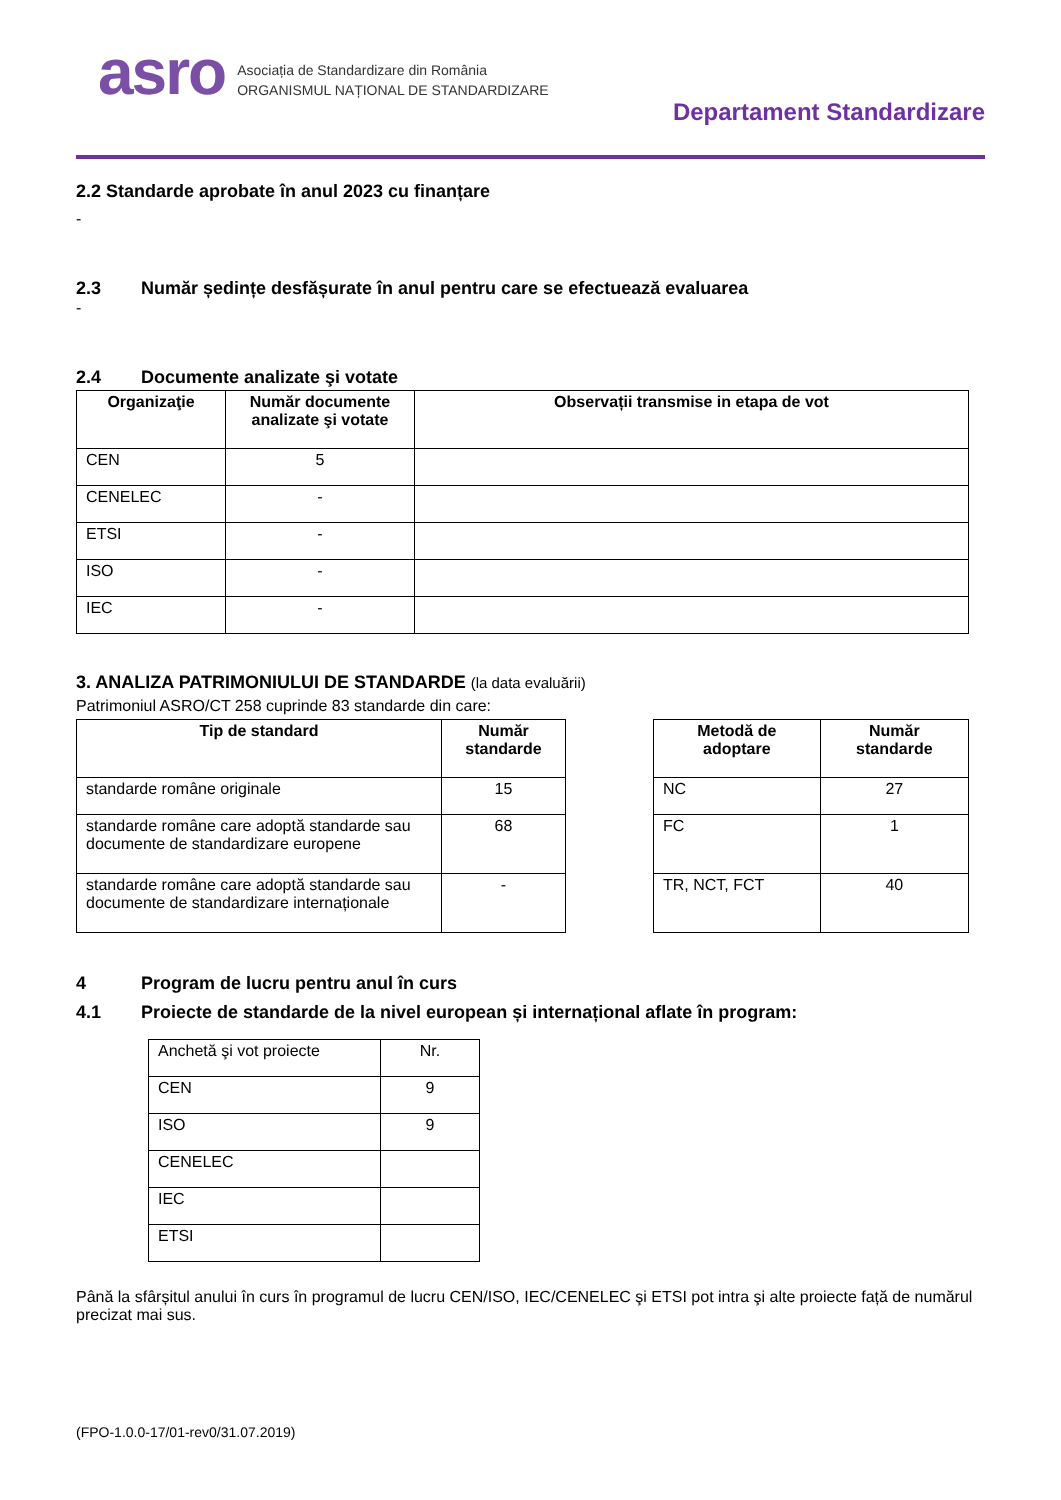asro
Asociația de Standardizare din România
ORGANISMUL NAȚIONAL DE STANDARDIZARE
Departament Standardizare
2.2 Standarde aprobate în anul 2023 cu finanțare
-
2.3 Număr ședințe desfășurate în anul pentru care se efectuează evaluarea
-
2.4 Documente analizate şi votate
| Organizaţie | Număr documente analizate şi votate | Observații transmise in etapa de vot |
| --- | --- | --- |
| CEN | 5 | |
| CENELEC | - | |
| ETSI | - | |
| ISO | - | |
| IEC | - | |
3. ANALIZA PATRIMONIULUI DE STANDARDE (la data evaluării)
Patrimoniul ASRO/CT 258 cuprinde 83 standarde din care:
| Tip de standard | Număr standarde |
| --- | --- |
| standarde române originale | 15 |
| standarde române care adoptă standarde sau documente de standardizare europene | 68 |
| standarde române care adoptă standarde sau documente de standardizare internaționale | - |
| Metodă de adoptare | Număr standarde |
| --- | --- |
| NC | 27 |
| FC | 1 |
| TR, NCT, FCT | 40 |
4 Program de lucru pentru anul în curs
4.1 Proiecte de standarde de la nivel european și internațional aflate în program:
| Anchetă şi vot proiecte | Nr. |
| CEN | 9 |
| ISO | 9 |
| CENELEC | |
| IEC | |
| ETSI | |
Până la sfârșitul anului în curs în programul de lucru CEN/ISO, IEC/CENELEC şi ETSI pot intra şi alte proiecte față de numărul precizat mai sus.
(FPO-1.0.0-17/01-rev0/31.07.2019)